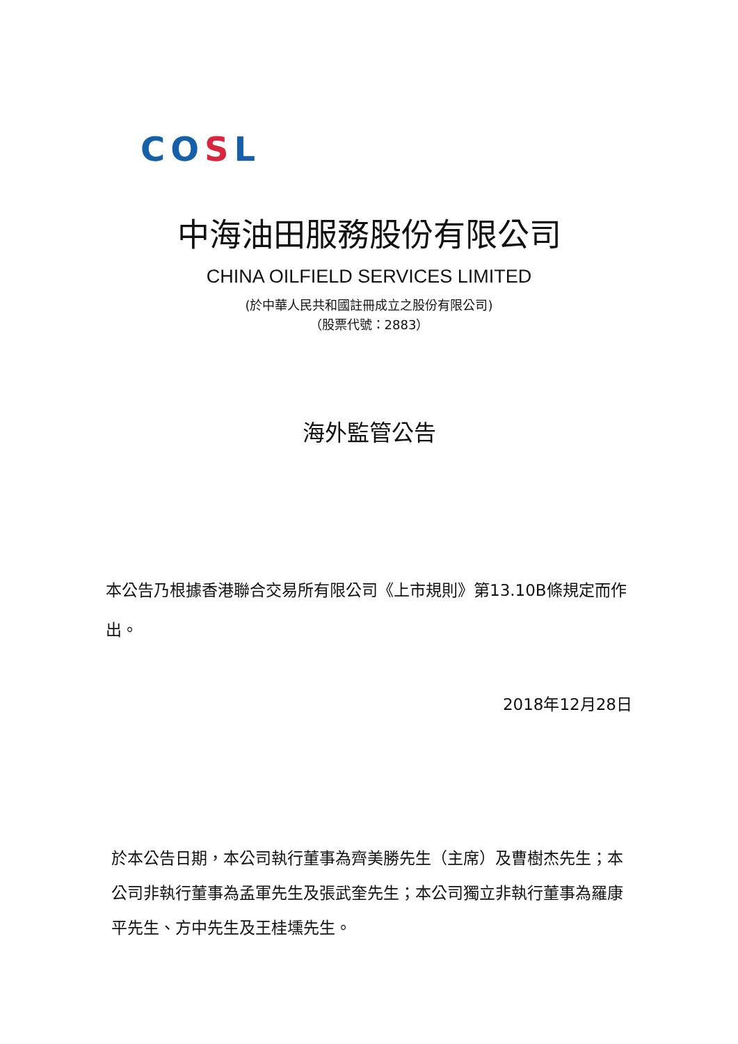COSL
中海油田服務股份有限公司
CHINA OILFIELD SERVICES LIMITED
(於中華人民共和國註冊成立之股份有限公司)
（股票代號：2883）
海外監管公告
本公告乃根據香港聯合交易所有限公司《上市規則》第13.10B條規定而作出。
2018年12月28日
於本公告日期，本公司執行董事為齊美勝先生（主席）及曹樹杰先生；本公司非執行董事為孟軍先生及張武奎先生；本公司獨立非執行董事為羅康平先生、方中先生及王桂壎先生。